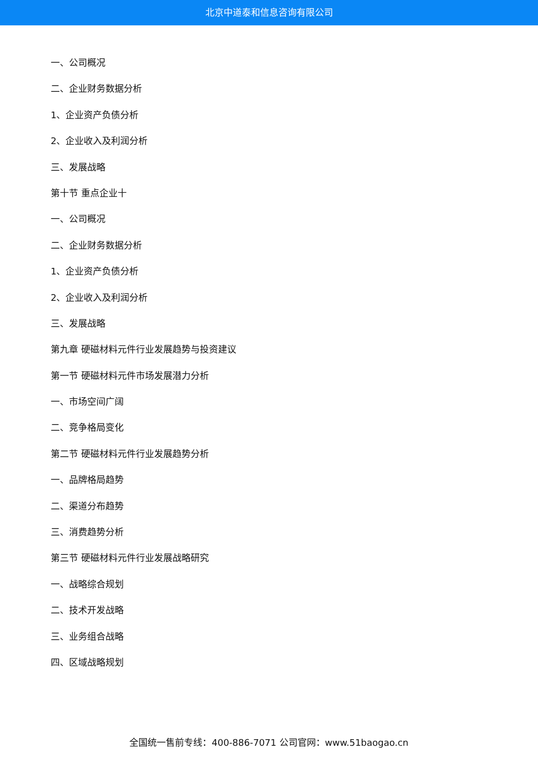北京中道泰和信息咨询有限公司
一、公司概况
二、企业财务数据分析
1、企业资产负债分析
2、企业收入及利润分析
三、发展战略
第十节 重点企业十
一、公司概况
二、企业财务数据分析
1、企业资产负债分析
2、企业收入及利润分析
三、发展战略
第九章 硬磁材料元件行业发展趋势与投资建议
第一节 硬磁材料元件市场发展潜力分析
一、市场空间广阔
二、竞争格局变化
第二节 硬磁材料元件行业发展趋势分析
一、品牌格局趋势
二、渠道分布趋势
三、消费趋势分析
第三节 硬磁材料元件行业发展战略研究
一、战略综合规划
二、技术开发战略
三、业务组合战略
四、区域战略规划
全国统一售前专线：400-886-7071 公司官网：www.51baogao.cn